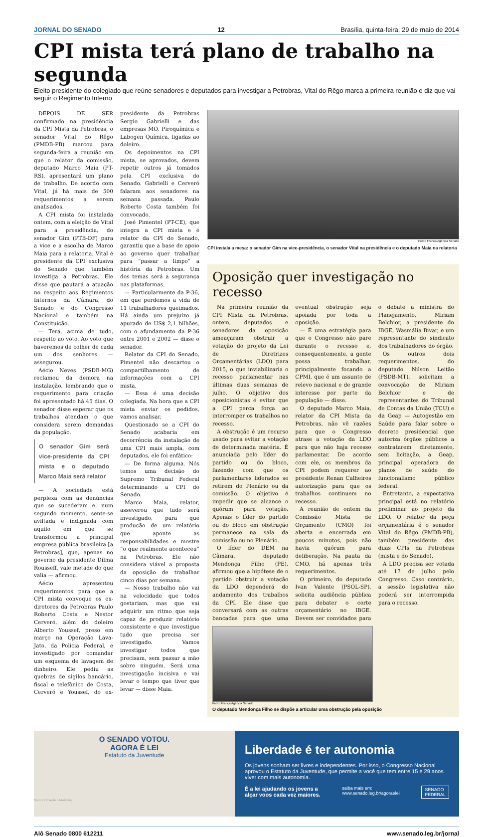JORNAL DO SENADO 12 Brasília, quinta-feira, 29 de maio de 2014
CPI mista terá plano de trabalho na segunda
Eleito presidente do colegiado que reúne senadores e deputados para investigar a Petrobras, Vital do Rêgo marca a primeira reunião e diz que vai seguir o Regimento Interno
DEPOIS DE SER confirmado na presidência da CPI Mista da Petrobras, o senador Vital do Rêgo (PMDB-PB) marcou para segunda-feira a reunião em que o relator da comissão, deputado Marco Maia (PT-RS), apresentará um plano de trabalho. De acordo com Vital, já há mais de 500 requerimentos a serem analisados.
A CPI mista foi instalada ontem, com a eleição de Vital para a presidência, do senador Gim (PTB-DF) para a vice e a escolha de Marco Maia para a relatoria. Vital é presidente da CPI exclusiva do Senado que também investiga a Petrobras. Ele disse que pautará a atuação no respeito aos Regimentos Internos da Câmara, do Senado e do Congresso Nacional e também na Constituição.
— Terá, acima de tudo, respeito ao voto. Ao voto que haveremos de colher de cada um dos senhores — assegurou.
Aécio Neves (PSDB-MG) reclamou da demora na instalação, lembrando que o requerimento para criação foi apresentado há 45 dias. O senador disse esperar que os trabalhos atendam o que considera serem demandas da população.
O senador Gim será vice-presidente da CPI mista e o deputado Marco Maia será relator
— A sociedade está perplexa com as denúncias que se sucederam e, num segundo momento, sente-se aviltada e indignada com aquilo em que se transformou a principal empresa pública brasileira [a Petrobras], que, apenas no governo da presidente Dilma Rousseff, vale metade do que valia — afirmou.
Aécio apresentou requerimentos para que a CPI mista convoque os ex-diretores da Petrobras Paulo Roberto Costa e Nestor Cerveró, além do doleiro Alberto Youssef, preso em março na Operação Lava-Jato, da Polícia Federal, e investigado por comandar um esquema de lavagem de dinheiro. Ele pediu as quebras de sigilos bancário, fiscal e telefônico de Costa, Cerveró e Youssef, do ex-presidente da Petrobras Sergio Gabrielli e das empresas MO, Piroquímica e Labogen Química, ligadas ao doleiro.
Os depoimentos na CPI mista, se aprovados, devem repetir outros já tomados pela CPI exclusiva do Senado. Gabrielli e Cerveró falaram aos senadores na semana passada. Paulo Roberto Costa também foi convocado.
José Pimentel (PT-CE), que integra a CPI mista e é relator da CPI do Senado, garantiu que a base de apoio ao governo quer trabalhar para “passar a limpo” a história da Petrobras. Um dos temas será a segurança nas plataformas.
— Particularmente da P-36, em que perdemos a vida de 11 trabalhadores queimados. Há ainda um prejuízo já apurado de US$ 2,1 bilhões, com o afundamento da P-36 entre 2001 e 2002 — disse o senador.
Relator da CPI do Senado, Pimentel não descartou o compartilhamento de informações com a CPI mista.
— Essa é uma decisão colegiada. Na hora que a CPI mista enviar os pedidos, vamos analisar.
Questionado se a CPI do Senado acabaria em decorrência da instalação de uma CPI mais ampla, com deputados, ele foi enfático:
— De forma alguma. Nós temos uma decisão do Supremo Tribunal Federal determinando a CPI do Senado.
Marco Maia, relator, asseverou que tudo será investigado, para que produção de um relatório que aponte as responsabilidades e mostre “o que realmente aconteceu” na Petrobras. Ele não considera viável a proposta da oposição de trabalhar cinco dias por semana.
— Nosso trabalho não vai na velocidade que todos gostariam, mas que vai adquirir um ritmo que seja capaz de produzir relatório consistente e que investigue tudo que precisa ser investigado. Vamos investigar todos que precisam, sem passar a mão sobre ninguém. Será uma investigação incisiva e vai levar o tempo que tiver que levar — disse Maia.
Pedro França/Agência Senado
CPI instala a mesa: o senador Gim na vice-presidência, o senador Vital na presidência e o deputado Maia na relatoria
Oposição quer investigação no recesso
Na primeira reunião da CPI Mista da Petrobras, ontem, deputados e senadores da oposição ameaçaram obstruir a votação do projeto da Lei de Diretrizes Orçamentárias (LDO) para 2015, o que inviabilizaria o recesso parlamentar nas últimas duas semanas de julho. O objetivo dos oposicionistas é evitar que a CPI perca força ao interromper os trabalhos no recesso.
A obstrução é um recurso usado para evitar a votação de determinada matéria. É anunciada pelo líder do partido ou do bloco, fazendo com que os parlamentares liderados se retirem do Plenário ou da comissão. O objetivo é impedir que se alcance o quórum para votação. Apenas o líder do partido ou do bloco em obstrução permanece na sala da comissão ou no Plenário.
O líder do DEM na Câmara, deputado Mendonça Filho (PE), afirmou que a hipótese de o partido obstruir a votação da LDO dependerá do andamento dos trabalhos da CPI. Ele disse que conversará com as outras bancadas para que uma eventual obstrução seja apoiada por toda a oposição.
— É uma estratégia para que o Congresso não pare durante o recesso e, consequentemente, a gente possa trabalhar, principalmente focando a CPMI, que é um assunto de relevo nacional e de grande interesse por parte da população — disse.
O deputado Marco Maia, relator da CPI Mista da Petrobras, não vê razões para que o Congresso atrase a votação da LDO para que não haja recesso parlamentar. De acordo com ele, os membros da CPI podem requerer ao presidente Renan Calheiros autorização para que os trabalhos continuem no recesso.
A reunião de ontem da Comissão Mista de Orçamento (CMO) foi aberta e encerrada em poucos minutos, pois não havia quórum para deliberação. Na pauta da CMO, há apenas três requerimentos.
O primeiro, do deputado Ivan Valente (PSOL-SP), solicita audiência pública para debater o corte orçamentário no IBGE. Devem ser convidados para o debate a ministra do Planejamento, Miriam Belchior, a presidente do IBGE, Wasmália Bivar, e um representante do sindicato dos trabalhadores do órgão.
Os outros dois requerimentos, do deputado Nilson Leitão (PSDB-MT), solicitam a convocação de Miriam Belchior e de representantes do Tribunal de Contas da União (TCU) e da Geap — Autogestão em Saúde para falar sobre o decreto presidencial que autoriza órgãos públicos a contratarem diretamente, sem licitação, a Geap, principal operadora de planos de saúde do funcionalismo público federal.
Entretanto, a expectativa principal está no relatório preliminar ao projeto da LDO. O relator da peça orçamentária é o senador Vital do Rêgo (PMDB-PB), também presidente das duas CPIs da Petrobras (mista e do Senado).
A LDO precisa ser votada até 17 de julho pelo Congresso. Caso contrário, a sessão legislativa não poderá ser interrompida para o recesso.
Pedro França/Agência Senado
O deputado Mendonça Filho se dispõe a articular uma obstrução pela oposição
O SENADO VOTOU.
AGORA É LEI
Estatuto da Juventude
Secom | Criação e Marketing
Liberdade é ter autonomia
Os jovens sonham ser livres e independentes. Por isso, o Congresso Nacional aprovou o Estatuto da Juventude, que permite a você que tem entre 15 e 29 anos viver com mais autonomia.
É a lei ajudando os jovens a
alçar voos cada vez maiores. saiba mais em:
www.senado.leg.br/agoraelei SENADO
FEDERAL
Alô Senado 0800 612211 www.senado.leg.br/jornal